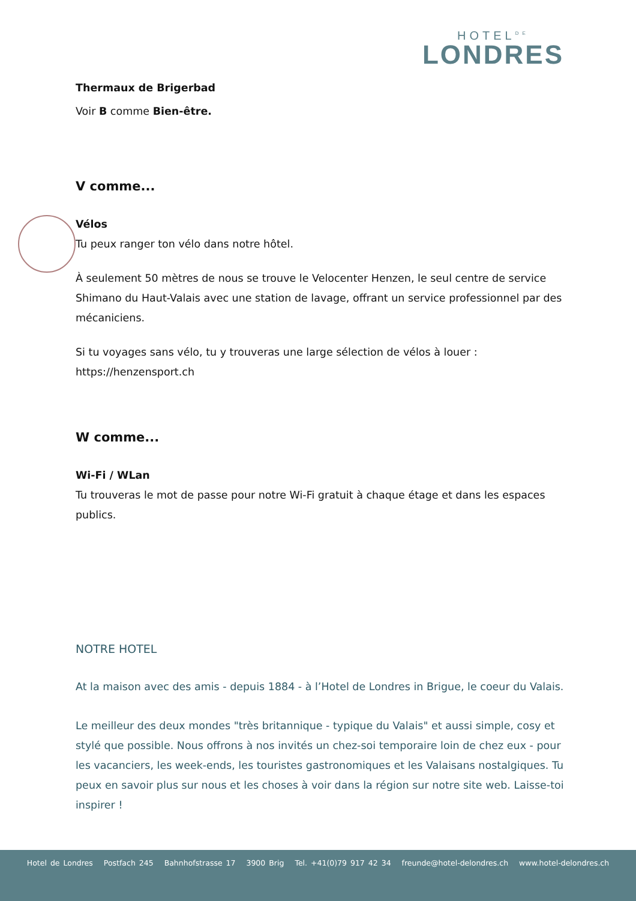HOTEL<sup>DE</sup>
LONDRES
Thermaux de Brigerbad
Voir B comme Bien-être.
V comme...
Vélos
Tu peux ranger ton vélo dans notre hôtel.
À seulement 50 mètres de nous se trouve le Velocenter Henzen, le seul centre de service Shimano du Haut-Valais avec une station de lavage, offrant un service professionnel par des mécaniciens.
Si tu voyages sans vélo, tu y trouveras une large sélection de vélos à louer :
https://henzensport.ch
W comme...
Wi-Fi / WLan
Tu trouveras le mot de passe pour notre Wi-Fi gratuit à chaque étage et dans les espaces publics.
NOTRE HOTEL
At la maison avec des amis - depuis 1884 - à l’Hotel de Londres in Brigue, le coeur du Valais.
Le meilleur des deux mondes "très britannique - typique du Valais" et aussi simple, cosy et stylé que possible. Nous offrons à nos invités un chez-soi temporaire loin de chez eux - pour les vacanciers, les week-ends, les touristes gastronomiques et les Valaisans nostalgiques. Tu peux en savoir plus sur nous et les choses à voir dans la région sur notre site web. Laisse-toi inspirer !
Hotel de Londres Postfach 245 Bahnhofstrasse 17 3900 Brig Tel. +41(0)79 917 42 34 freunde@hotel-delondres.ch www.hotel-delondres.ch